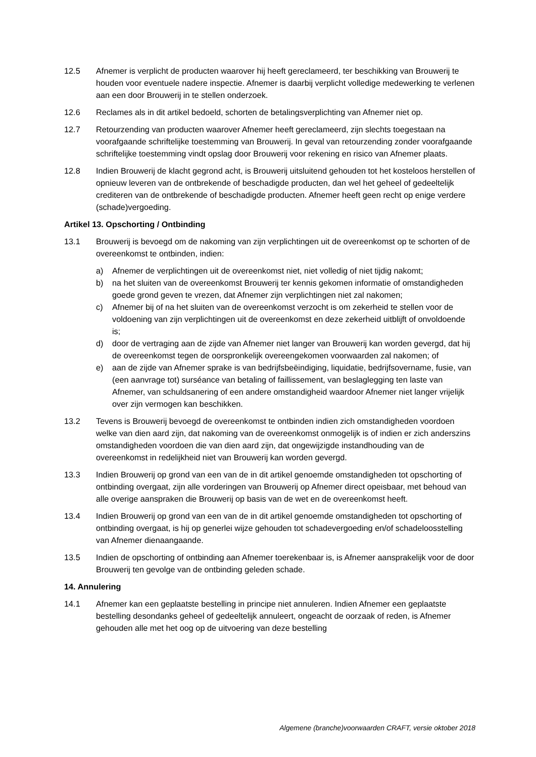12.5 Afnemer is verplicht de producten waarover hij heeft gereclameerd, ter beschikking van Brouwerij te houden voor eventuele nadere inspectie. Afnemer is daarbij verplicht volledige medewerking te verlenen aan een door Brouwerij in te stellen onderzoek.
12.6 Reclames als in dit artikel bedoeld, schorten de betalingsverplichting van Afnemer niet op.
12.7 Retourzending van producten waarover Afnemer heeft gereclameerd, zijn slechts toegestaan na voorafgaande schriftelijke toestemming van Brouwerij. In geval van retourzending zonder voorafgaande schriftelijke toestemming vindt opslag door Brouwerij voor rekening en risico van Afnemer plaats.
12.8 Indien Brouwerij de klacht gegrond acht, is Brouwerij uitsluitend gehouden tot het kosteloos herstellen of opnieuw leveren van de ontbrekende of beschadigde producten, dan wel het geheel of gedeeltelijk crediteren van de ontbrekende of beschadigde producten. Afnemer heeft geen recht op enige verdere (schade)vergoeding.
Artikel 13. Opschorting / Ontbinding
13.1 Brouwerij is bevoegd om de nakoming van zijn verplichtingen uit de overeenkomst op te schorten of de overeenkomst te ontbinden, indien:
a) Afnemer de verplichtingen uit de overeenkomst niet, niet volledig of niet tijdig nakomt;
b) na het sluiten van de overeenkomst Brouwerij ter kennis gekomen informatie of omstandigheden goede grond geven te vrezen, dat Afnemer zijn verplichtingen niet zal nakomen;
c) Afnemer bij of na het sluiten van de overeenkomst verzocht is om zekerheid te stellen voor de voldoening van zijn verplichtingen uit de overeenkomst en deze zekerheid uitblijft of onvoldoende is;
d) door de vertraging aan de zijde van Afnemer niet langer van Brouwerij kan worden gevergd, dat hij de overeenkomst tegen de oorspronkelijk overeengekomen voorwaarden zal nakomen; of
e) aan de zijde van Afnemer sprake is van bedrijfsbeëindiging, liquidatie, bedrijfsovername, fusie, van (een aanvrage tot) surséance van betaling of faillissement, van beslaglegging ten laste van Afnemer, van schuldsanering of een andere omstandigheid waardoor Afnemer niet langer vrijelijk over zijn vermogen kan beschikken.
13.2 Tevens is Brouwerij bevoegd de overeenkomst te ontbinden indien zich omstandigheden voordoen welke van dien aard zijn, dat nakoming van de overeenkomst onmogelijk is of indien er zich anderszins omstandigheden voordoen die van dien aard zijn, dat ongewijzigde instandhouding van de overeenkomst in redelijkheid niet van Brouwerij kan worden gevergd.
13.3 Indien Brouwerij op grond van een van de in dit artikel genoemde omstandigheden tot opschorting of ontbinding overgaat, zijn alle vorderingen van Brouwerij op Afnemer direct opeisbaar, met behoud van alle overige aanspraken die Brouwerij op basis van de wet en de overeenkomst heeft.
13.4 Indien Brouwerij op grond van een van de in dit artikel genoemde omstandigheden tot opschorting of ontbinding overgaat, is hij op generlei wijze gehouden tot schadevergoeding en/of schadeloosstelling van Afnemer dienaangaande.
13.5 Indien de opschorting of ontbinding aan Afnemer toerekenbaar is, is Afnemer aansprakelijk voor de door Brouwerij ten gevolge van de ontbinding geleden schade.
14. Annulering
14.1 Afnemer kan een geplaatste bestelling in principe niet annuleren. Indien Afnemer een geplaatste bestelling desondanks geheel of gedeeltelijk annuleert, ongeacht de oorzaak of reden, is Afnemer gehouden alle met het oog op de uitvoering van deze bestelling
Algemene (branche)voorwaarden CRAFT, versie oktober 2018